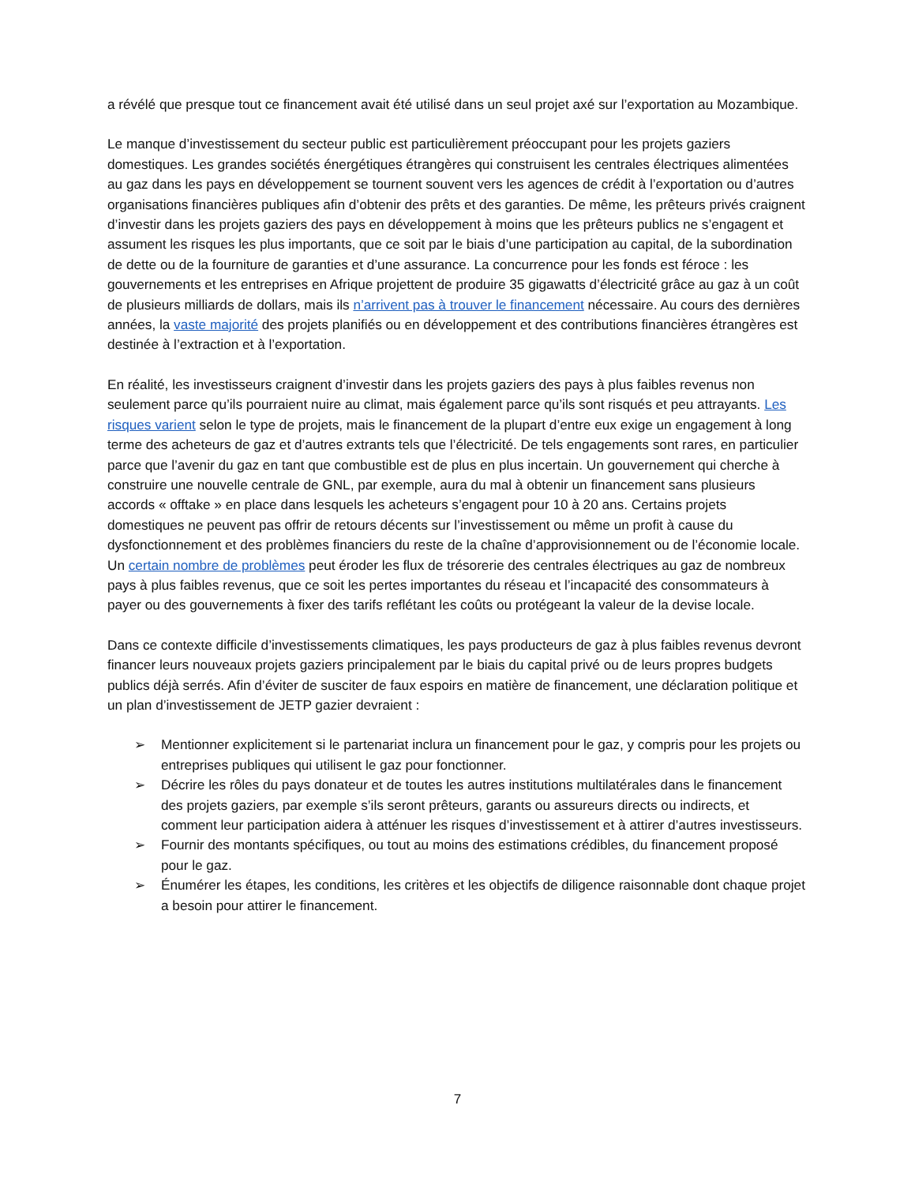a révélé que presque tout ce financement avait été utilisé dans un seul projet axé sur l’exportation au Mozambique.
Le manque d’investissement du secteur public est particulièrement préoccupant pour les projets gaziers domestiques. Les grandes sociétés énergétiques étrangères qui construisent les centrales électriques alimentées au gaz dans les pays en développement se tournent souvent vers les agences de crédit à l’exportation ou d’autres organisations financières publiques afin d’obtenir des prêts et des garanties. De même, les prêteurs privés craignent d’investir dans les projets gaziers des pays en développement à moins que les prêteurs publics ne s’engagent et assument les risques les plus importants, que ce soit par le biais d’une participation au capital, de la subordination de dette ou de la fourniture de garanties et d’une assurance. La concurrence pour les fonds est féroce : les gouvernements et les entreprises en Afrique projettent de produire 35 gigawatts d’électricité grâce au gaz à un coût de plusieurs milliards de dollars, mais ils n’arrivent pas à trouver le financement nécessaire. Au cours des dernières années, la vaste majorité des projets planifiés ou en développement et des contributions financières étrangères est destinée à l’extraction et à l’exportation.
En réalité, les investisseurs craignent d’investir dans les projets gaziers des pays à plus faibles revenus non seulement parce qu’ils pourraient nuire au climat, mais également parce qu’ils sont risqués et peu attrayants. Les risques varient selon le type de projets, mais le financement de la plupart d’entre eux exige un engagement à long terme des acheteurs de gaz et d’autres extrants tels que l’électricité. De tels engagements sont rares, en particulier parce que l’avenir du gaz en tant que combustible est de plus en plus incertain. Un gouvernement qui cherche à construire une nouvelle centrale de GNL, par exemple, aura du mal à obtenir un financement sans plusieurs accords « offtake » en place dans lesquels les acheteurs s’engagent pour 10 à 20 ans. Certains projets domestiques ne peuvent pas offrir de retours décents sur l’investissement ou même un profit à cause du dysfonctionnement et des problèmes financiers du reste de la chaîne d’approvisionnement ou de l’économie locale. Un certain nombre de problèmes peut éroder les flux de trésorerie des centrales électriques au gaz de nombreux pays à plus faibles revenus, que ce soit les pertes importantes du réseau et l’incapacité des consommateurs à payer ou des gouvernements à fixer des tarifs reflétant les coûts ou protégeant la valeur de la devise locale.
Dans ce contexte difficile d’investissements climatiques, les pays producteurs de gaz à plus faibles revenus devront financer leurs nouveaux projets gaziers principalement par le biais du capital privé ou de leurs propres budgets publics déjà serrés. Afin d’éviter de susciter de faux espoirs en matière de financement, une déclaration politique et un plan d’investissement de JETP gazier devraient :
➢ Mentionner explicitement si le partenariat inclura un financement pour le gaz, y compris pour les projets ou entreprises publiques qui utilisent le gaz pour fonctionner.
➢ Décrire les rôles du pays donateur et de toutes les autres institutions multilatérales dans le financement des projets gaziers, par exemple s’ils seront prêteurs, garants ou assureurs directs ou indirects, et comment leur participation aidera à atténuer les risques d’investissement et à attirer d’autres investisseurs.
➢ Fournir des montants spécifiques, ou tout au moins des estimations crédibles, du financement proposé pour le gaz.
➢ Énumérer les étapes, les conditions, les critères et les objectifs de diligence raisonnable dont chaque projet a besoin pour attirer le financement.
7